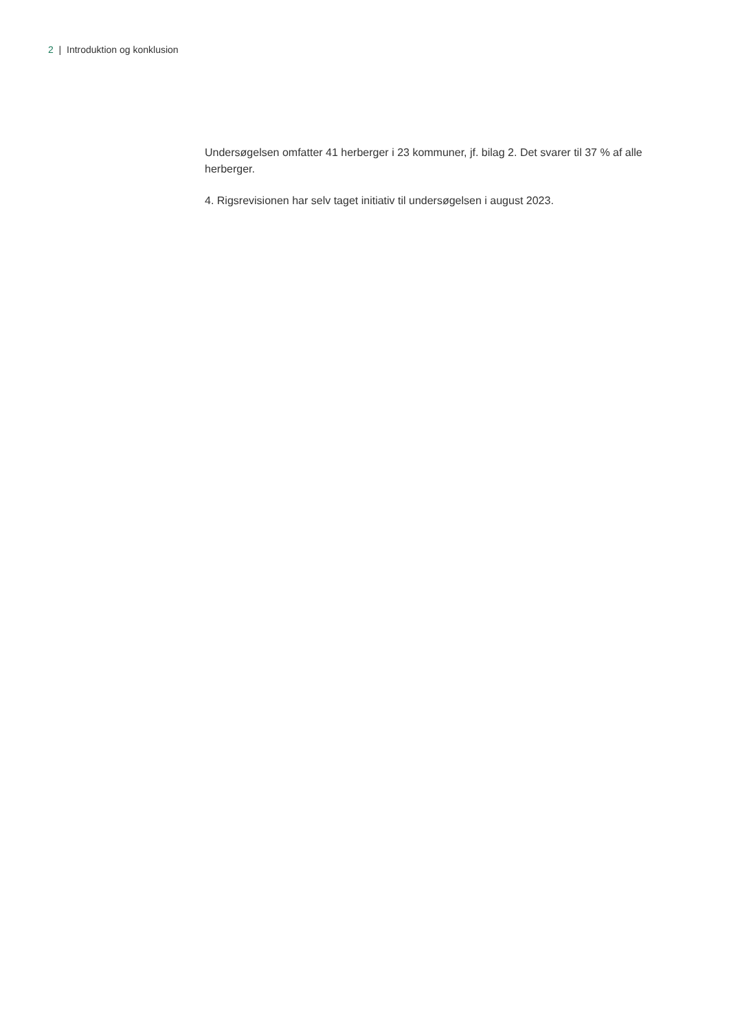2 | Introduktion og konklusion
Undersøgelsen omfatter 41 herberger i 23 kommuner, jf. bilag 2. Det svarer til 37 % af alle herberger.
4. Rigsrevisionen har selv taget initiativ til undersøgelsen i august 2023.